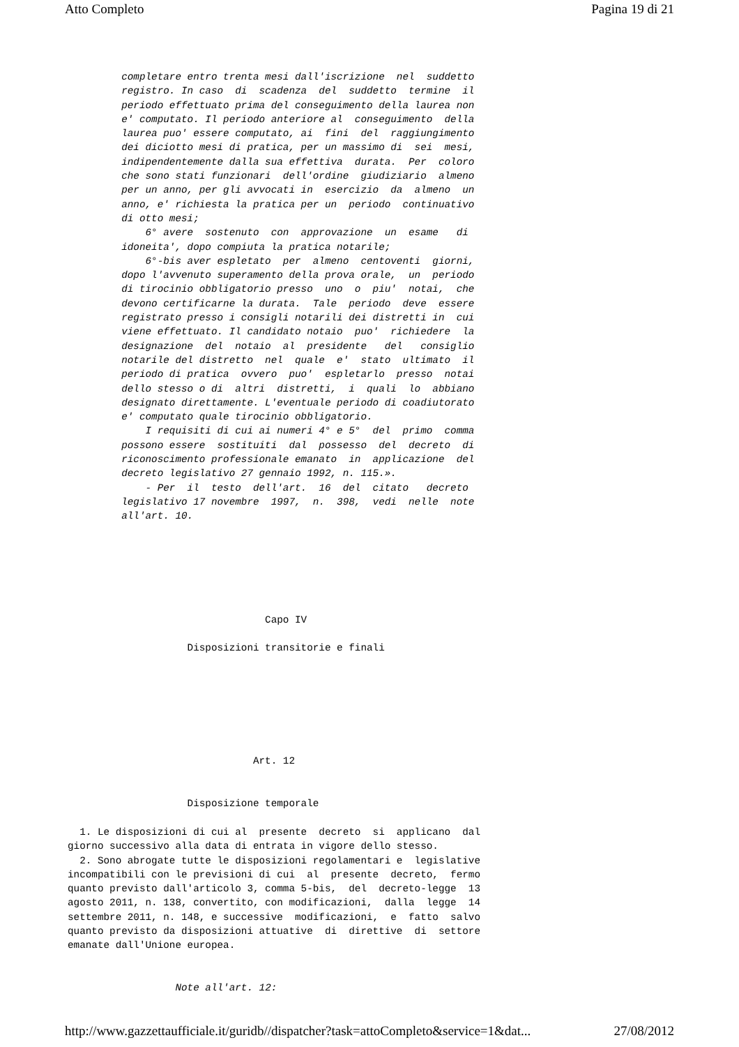Atto Completo Pagina 19 di 21
         completare entro trenta mesi dall'iscrizione  nel  suddetto
         registro. In caso  di  scadenza  del  suddetto  termine  il
         periodo effettuato prima del conseguimento della laurea non
         e' computato. Il periodo anteriore al  conseguimento  della
         laurea puo' essere computato, ai  fini  del  raggiungimento
         dei diciotto mesi di pratica, per un massimo di  sei  mesi,
         indipendentemente dalla sua effettiva  durata.  Per  coloro
         che sono stati funzionari  dell'ordine  giudiziario  almeno
         per un anno, per gli avvocati in  esercizio  da  almeno  un
         anno, e' richiesta la pratica per un  periodo  continuativo
         di otto mesi;
             6° avere  sostenuto  con  approvazione  un  esame   di
         idoneita', dopo compiuta la pratica notarile;
             6°-bis aver espletato  per  almeno  centoventi  giorni,
         dopo l'avvenuto superamento della prova orale,  un  periodo
         di tirocinio obbligatorio presso  uno  o  piu'  notai,  che
         devono certificarne la durata.  Tale  periodo  deve  essere
         registrato presso i consigli notarili dei distretti in  cui
         viene effettuato. Il candidato notaio  puo'  richiedere  la
         designazione  del  notaio  al  presidente   del   consiglio
         notarile del distretto  nel  quale  e'  stato  ultimato  il
         periodo di pratica  ovvero  puo'  espletarlo  presso  notai
         dello stesso o di  altri  distretti,  i  quali  lo  abbiano
         designato direttamente. L'eventuale periodo di coadiutorato
         e' computato quale tirocinio obbligatorio.
             I requisiti di cui ai numeri 4° e 5°  del  primo  comma
         possono essere  sostituiti  dal  possesso  del  decreto  di
         riconoscimento professionale emanato  in  applicazione  del
         decreto legislativo 27 gennaio 1992, n. 115.».
             - Per  il  testo  dell'art.  16  del  citato   decreto
         legislativo 17 novembre  1997,  n.  398,  vedi  nelle  note
         all'art. 10.
                                 Capo IV

                    Disposizioni transitorie e finali







                               Art. 12


                    Disposizione temporale

  1. Le disposizioni di cui al  presente  decreto  si  applicano  dal
giorno successivo alla data di entrata in vigore dello stesso.
  2. Sono abrogate tutte le disposizioni regolamentari e  legislative
incompatibili con le previsioni di cui  al  presente  decreto,  fermo
quanto previsto dall'articolo 3, comma 5-bis,  del  decreto-legge  13
agosto 2011, n. 138, convertito, con modificazioni,  dalla  legge  14
settembre 2011, n. 148, e successive  modificazioni,  e  fatto  salvo
quanto previsto da disposizioni attuative  di  direttive  di  settore
emanate dall'Unione europea.


                  Note all'art. 12:
http://www.gazzettaufficiale.it/guridb//dispatcher?task=attoCompleto&service=1&dat... 27/08/2012